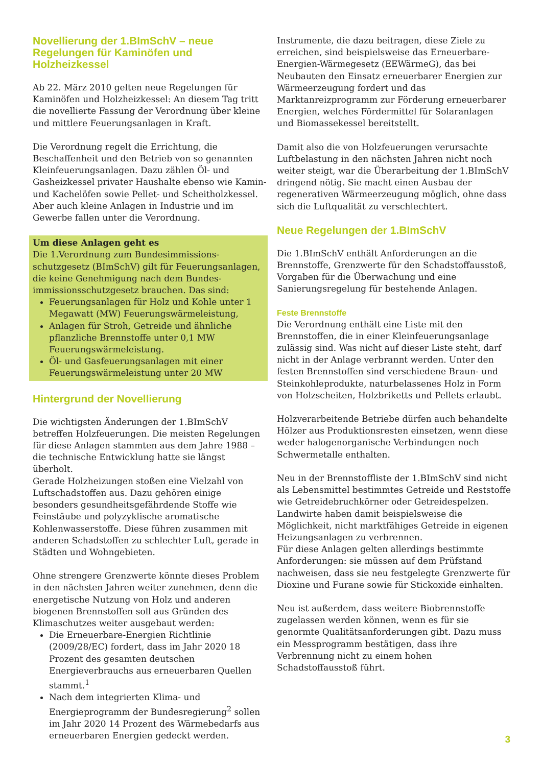Novellierung der 1.BImSchV – neue Regelungen für Kaminöfen und Holzheizkessel
Ab 22. März 2010 gelten neue Regelungen für Kaminöfen und Holzheizkessel: An diesem Tag tritt die novellierte Fassung der Verordnung über kleine und mittlere Feuerungsanlagen in Kraft.
Die Verordnung regelt die Errichtung, die Beschaffenheit und den Betrieb von so genannten Kleinfeuerungsanlagen. Dazu zählen Öl- und Gasheizkessel privater Haushalte ebenso wie Kamin- und Kachelöfen sowie Pellet- und Scheitholzkessel. Aber auch kleine Anlagen in Industrie und im Gewerbe fallen unter die Verordnung.
Um diese Anlagen geht es
Die 1.Verordnung zum Bundesimmissions­schutzgesetz (BImSchV) gilt für Feuerungsanlagen, die keine Genehmigung nach dem Bundes­immissionsschutzgesetz brauchen. Das sind:
Feuerungsanlagen für Holz und Kohle unter 1 Megawatt (MW) Feuerungswärmeleistung,
Anlagen für Stroh, Getreide und ähnliche pflanzliche Brennstoffe unter 0,1 MW Feuerungswärmeleistung.
Öl- und Gasfeuerungsanlagen mit einer Feuerungswärmeleistung unter 20 MW
Hintergrund der Novellierung
Die wichtigsten Änderungen der 1.BImSchV betreffen Holzfeuerungen. Die meisten Regelungen für diese Anlagen stammten aus dem Jahre 1988 – die technische Entwicklung hatte sie längst überholt.
Gerade Holzheizungen stoßen eine Vielzahl von Luftschadstoffen aus. Dazu gehören einige besonders gesundheitsgefährdende Stoffe wie Feinstäube und polyzyklische aromatische Kohlenwasserstoffe. Diese führen zusammen mit anderen Schadstoffen zu schlechter Luft, gerade in Städten und Wohngebieten.
Ohne strengere Grenzwerte könnte dieses Problem in den nächsten Jahren weiter zunehmen, denn die energetische Nutzung von Holz und anderen biogenen Brennstoffen soll aus Gründen des Klimaschutzes weiter ausgebaut werden:
Die Erneuerbare-Energien Richtlinie (2009/28/EC) fordert, dass im Jahr 2020 18 Prozent des gesamten deutschen Energieverbrauchs aus erneuerbaren Quellen stammt.<sup>1</sup>
Nach dem integrierten Klima- und Energieprogramm der Bundesregierung<sup>2</sup> sollen im Jahr 2020 14 Prozent des Wärmebedarfs aus erneuerbaren Energien gedeckt werden.
Instrumente, die dazu beitragen, diese Ziele zu erreichen, sind beispielsweise das Erneuerbare-Energien-Wärmegesetz (EEWärmeG), das bei Neubauten den Einsatz erneuerbarer Energien zur Wärmeerzeugung fordert und das Marktanreizprogramm zur Förderung erneuerbarer Energien, welches Fördermittel für Solaranlagen und Biomassekessel bereitstellt.
Damit also die von Holzfeuerungen verursachte Luftbelastung in den nächsten Jahren nicht noch weiter steigt, war die Überarbeitung der 1.BImSchV dringend nötig. Sie macht einen Ausbau der regenerativen Wärmeerzeugung möglich, ohne dass sich die Luftqualität zu verschlechtert.
Neue Regelungen der 1.BImSchV
Die 1.BImSchV enthält Anforderungen an die Brennstoffe, Grenzwerte für den Schadstoffausstoß, Vorgaben für die Überwachung und eine Sanierungsregelung für bestehende Anlagen.
Feste Brennstoffe
Die Verordnung enthält eine Liste mit den Brennstoffen, die in einer Kleinfeuerungsanlage zulässig sind. Was nicht auf dieser Liste steht, darf nicht in der Anlage verbrannt werden. Unter den festen Brennstoffen sind verschiedene Braun- und Steinkohleprodukte, naturbelassenes Holz in Form von Holzscheiten, Holzbriketts und Pellets erlaubt.
Holzverarbeitende Betriebe dürfen auch behandelte Hölzer aus Produktionsresten einsetzen, wenn diese weder halogenorganische Verbindungen noch Schwermetalle enthalten.
Neu in der Brennstoffliste der 1.BImSchV sind nicht als Lebensmittel bestimmtes Getreide und Reststoffe wie Getreidebruchkörner oder Getreidespelzen. Landwirte haben damit beispielsweise die Möglichkeit, nicht marktfähiges Getreide in eigenen Heizungsanlagen zu verbrennen.
Für diese Anlagen gelten allerdings bestimmte Anforderungen: sie müssen auf dem Prüfstand nachweisen, dass sie neu festgelegte Grenzwerte für Dioxine und Furane sowie für Stickoxide einhalten.
Neu ist außerdem, dass weitere Biobrennstoffe zugelassen werden können, wenn es für sie genormte Qualitätsanforderungen gibt. Dazu muss ein Messprogramm bestätigen, dass ihre Verbrennung nicht zu einem hohen Schadstoffausstoß führt.
3